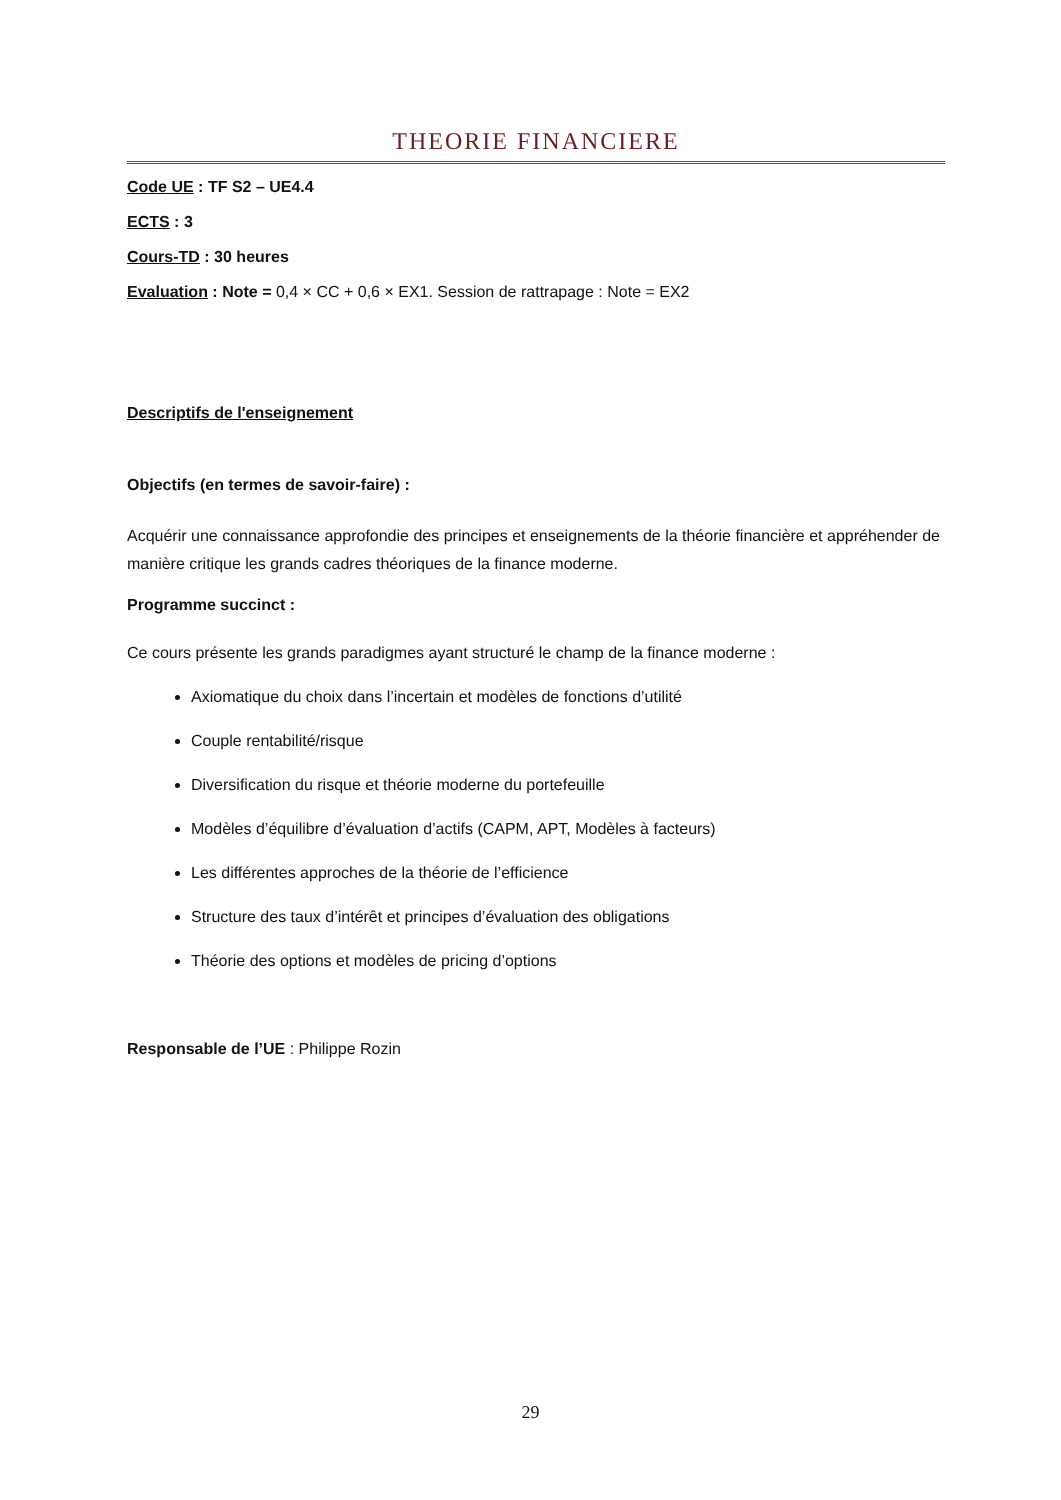THEORIE FINANCIERE
Code UE : TF S2 – UE4.4
ECTS : 3
Cours-TD : 30 heures
Evaluation : Note = 0,4 × CC + 0,6 × EX1. Session de rattrapage : Note = EX2
Descriptifs de l'enseignement
Objectifs (en termes de savoir-faire) :
Acquérir une connaissance approfondie des principes et enseignements de la théorie financière et appréhender de manière critique les grands cadres théoriques de la finance moderne.
Programme succinct :
Ce cours présente les grands paradigmes ayant structuré le champ de la finance moderne :
Axiomatique du choix dans l’incertain et modèles de fonctions d’utilité
Couple rentabilité/risque
Diversification du risque et théorie moderne du portefeuille
Modèles d’équilibre d’évaluation d’actifs (CAPM, APT, Modèles à facteurs)
Les différentes approches de la théorie de l’efficience
Structure des taux d’intérêt et principes d’évaluation des obligations
Théorie des options et modèles de pricing d’options
Responsable de l’UE : Philippe Rozin
29